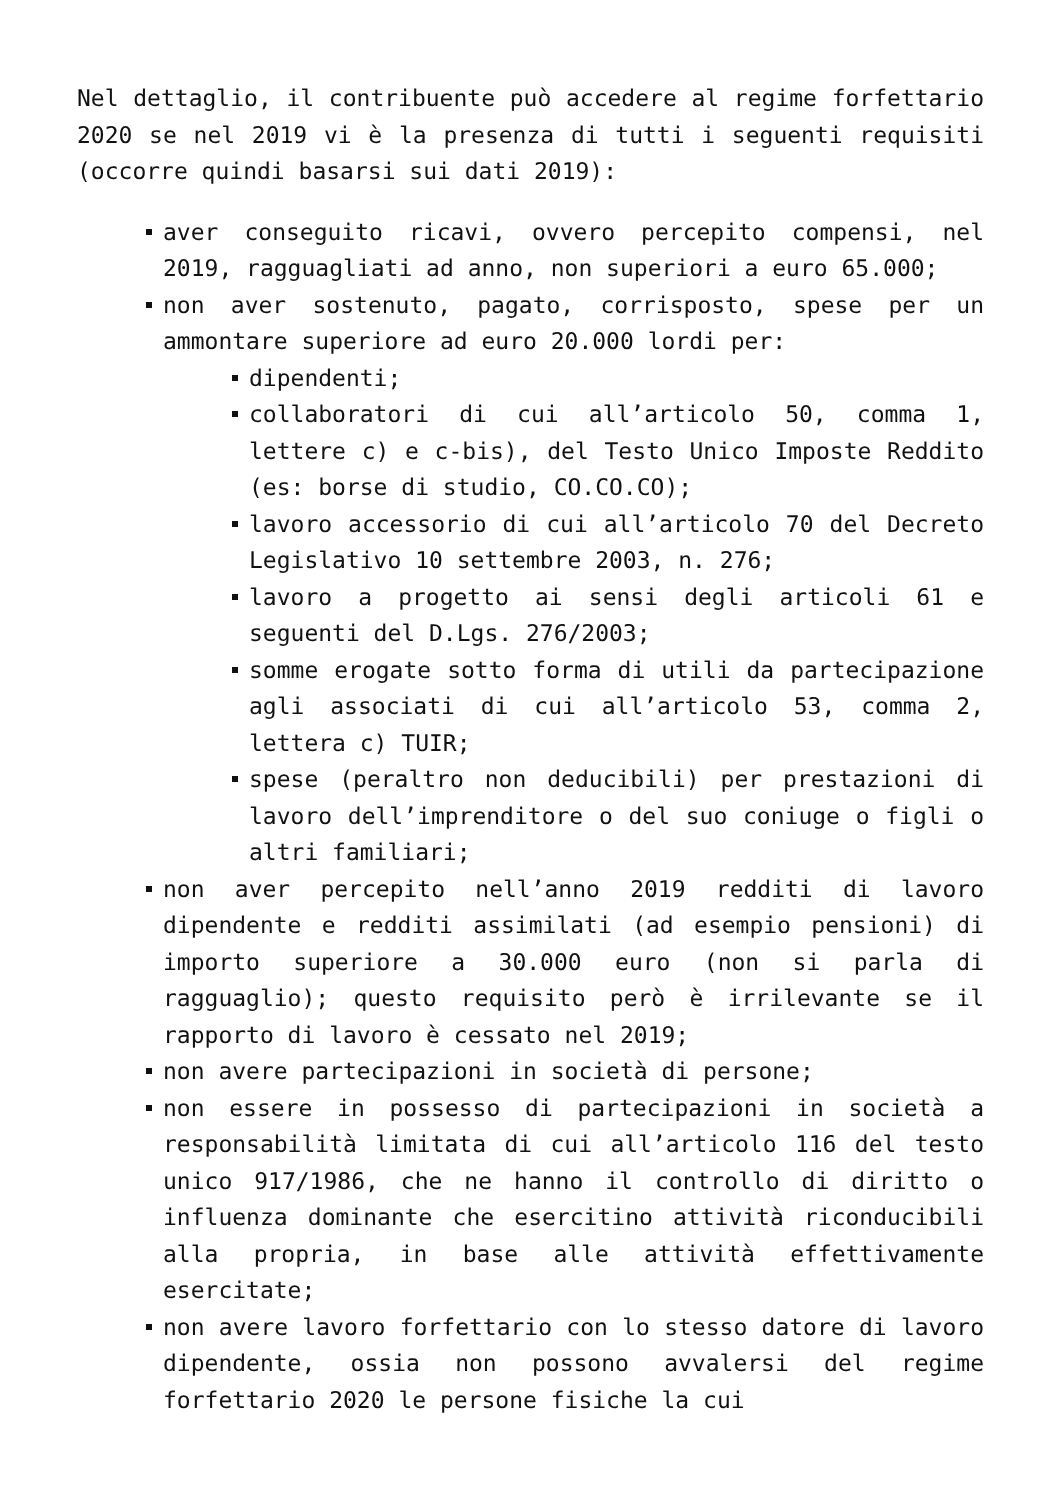Nel dettaglio, il contribuente può accedere al regime forfettario 2020 se nel 2019 vi è la presenza di tutti i seguenti requisiti (occorre quindi basarsi sui dati 2019):
aver conseguito ricavi, ovvero percepito compensi, nel 2019, ragguagliati ad anno, non superiori a euro 65.000;
non aver sostenuto, pagato, corrisposto, spese per un ammontare superiore ad euro 20.000 lordi per:
dipendenti;
collaboratori di cui all’articolo 50, comma 1, lettere c) e c-bis), del Testo Unico Imposte Reddito (es: borse di studio, CO.CO.CO);
lavoro accessorio di cui all’articolo 70 del Decreto Legislativo 10 settembre 2003, n. 276;
lavoro a progetto ai sensi degli articoli 61 e seguenti del D.Lgs. 276/2003;
somme erogate sotto forma di utili da partecipazione agli associati di cui all’articolo 53, comma 2, lettera c) TUIR;
spese (peraltro non deducibili) per prestazioni di lavoro dell’imprenditore o del suo coniuge o figli o altri familiari;
non aver percepito nell’anno 2019 redditi di lavoro dipendente e redditi assimilati (ad esempio pensioni) di importo superiore a 30.000 euro (non si parla di ragguaglio); questo requisito però è irrilevante se il rapporto di lavoro è cessato nel 2019;
non avere partecipazioni in società di persone;
non essere in possesso di partecipazioni in società a responsabilità limitata di cui all’articolo 116 del testo unico 917/1986, che ne hanno il controllo di diritto o influenza dominante che esercitino attività riconducibili alla propria, in base alle attività effettivamente esercitate;
non avere lavoro forfettario con lo stesso datore di lavoro dipendente, ossia non possono avvalersi del regime forfettario 2020 le persone fisiche la cui